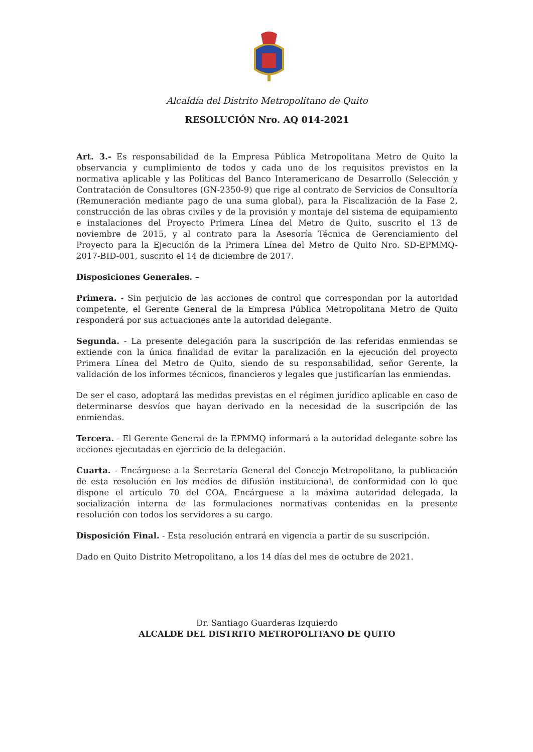Alcaldía del Distrito Metropolitano de Quito
RESOLUCIÓN Nro. AQ 014-2021
Art. 3.- Es responsabilidad de la Empresa Pública Metropolitana Metro de Quito la observancia y cumplimiento de todos y cada uno de los requisitos previstos en la normativa aplicable y las Políticas del Banco Interamericano de Desarrollo (Selección y Contratación de Consultores (GN-2350-9) que rige al contrato de Servicios de Consultoría (Remuneración mediante pago de una suma global), para la Fiscalización de la Fase 2, construcción de las obras civiles y de la provisión y montaje del sistema de equipamiento e instalaciones del Proyecto Primera Línea del Metro de Quito, suscrito el 13 de noviembre de 2015, y al contrato para la Asesoría Técnica de Gerenciamiento del Proyecto para la Ejecución de la Primera Línea del Metro de Quito Nro. SD-EPMMQ-2017-BID-001, suscrito el 14 de diciembre de 2017.
Disposiciones Generales. –
Primera. - Sin perjuicio de las acciones de control que correspondan por la autoridad competente, el Gerente General de la Empresa Pública Metropolitana Metro de Quito responderá por sus actuaciones ante la autoridad delegante.
Segunda. - La presente delegación para la suscripción de las referidas enmiendas se extiende con la única finalidad de evitar la paralización en la ejecución del proyecto Primera Línea del Metro de Quito, siendo de su responsabilidad, señor Gerente, la validación de los informes técnicos, financieros y legales que justificarían las enmiendas.
De ser el caso, adoptará las medidas previstas en el régimen jurídico aplicable en caso de determinarse desvíos que hayan derivado en la necesidad de la suscripción de las enmiendas.
Tercera. - El Gerente General de la EPMMQ informará a la autoridad delegante sobre las acciones ejecutadas en ejercicio de la delegación.
Cuarta. - Encárguese a la Secretaría General del Concejo Metropolitano, la publicación de esta resolución en los medios de difusión institucional, de conformidad con lo que dispone el artículo 70 del COA. Encárguese a la máxima autoridad delegada, la socialización interna de las formulaciones normativas contenidas en la presente resolución con todos los servidores a su cargo.
Disposición Final. - Esta resolución entrará en vigencia a partir de su suscripción.
Dado en Quito Distrito Metropolitano, a los 14 días del mes de octubre de 2021.
Dr. Santiago Guarderas Izquierdo
ALCALDE DEL DISTRITO METROPOLITANO DE QUITO